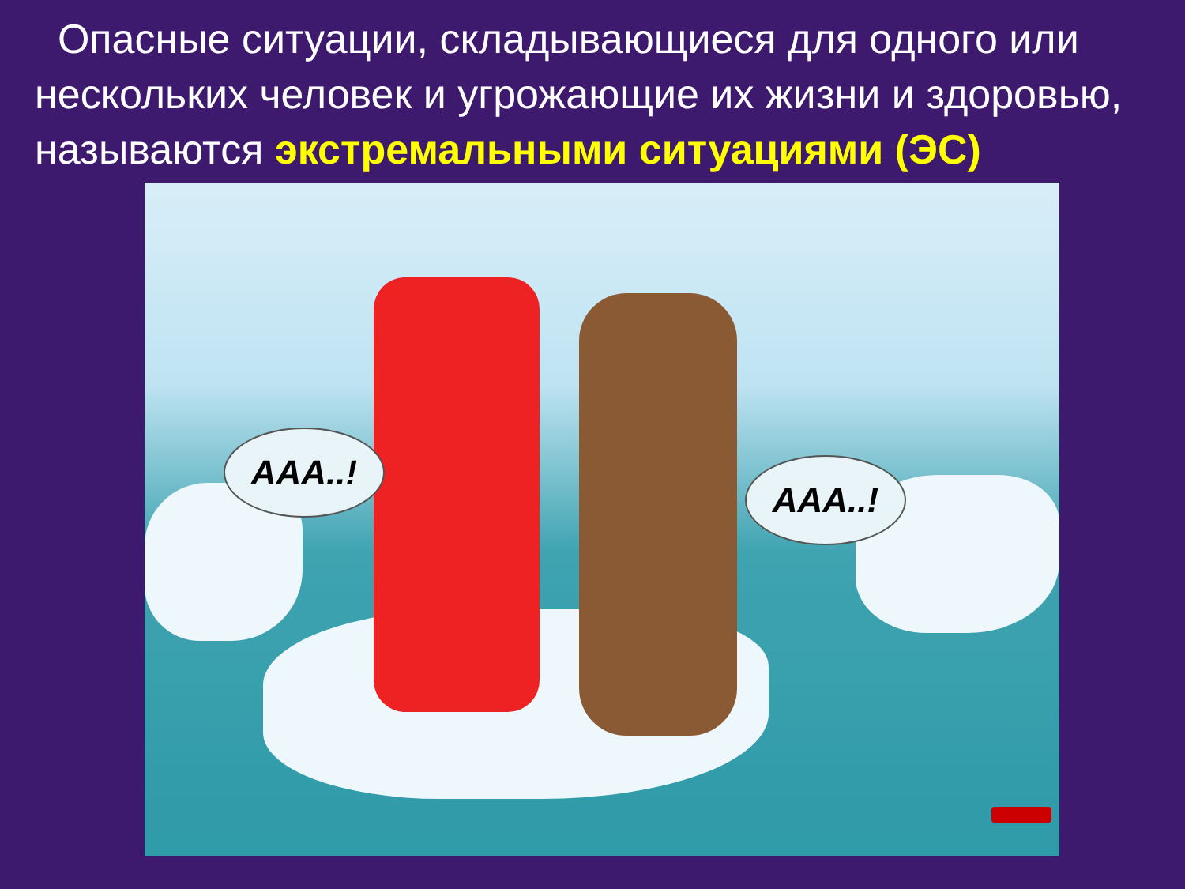Опасные ситуации, складывающиеся для одного или нескольких человек и угрожающие их жизни и здоровью, называются экстремальными ситуациями (ЭС)
AAA..!
AAA..!